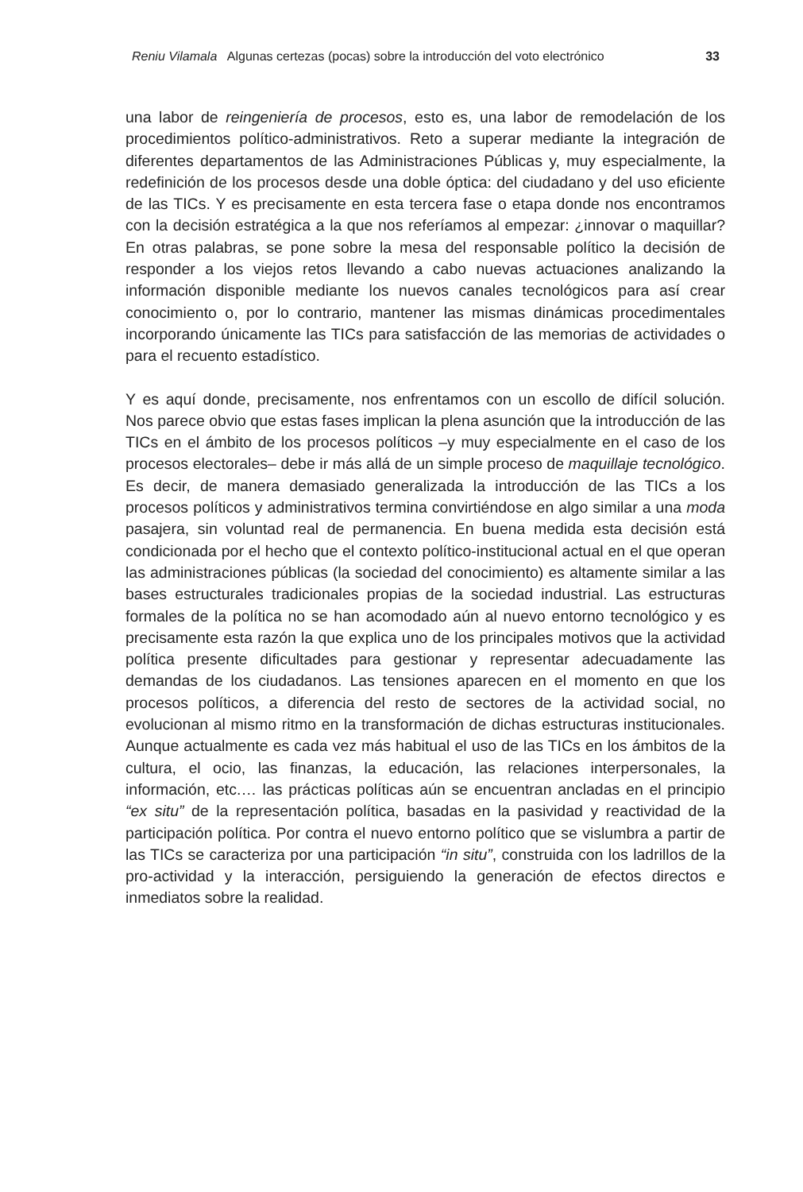Reniu Vilamala Algunas certezas (pocas) sobre la introducción del voto electrónico 33
una labor de reingeniería de procesos, esto es, una labor de remodelación de los procedimientos político-administrativos. Reto a superar mediante la integración de diferentes departamentos de las Administraciones Públicas y, muy especialmente, la redefinición de los procesos desde una doble óptica: del ciudadano y del uso eficiente de las TICs. Y es precisamente en esta tercera fase o etapa donde nos encontramos con la decisión estratégica a la que nos referíamos al empezar: ¿innovar o maquillar? En otras palabras, se pone sobre la mesa del responsable político la decisión de responder a los viejos retos llevando a cabo nuevas actuaciones analizando la información disponible mediante los nuevos canales tecnológicos para así crear conocimiento o, por lo contrario, mantener las mismas dinámicas procedimentales incorporando únicamente las TICs para satisfacción de las memorias de actividades o para el recuento estadístico.
Y es aquí donde, precisamente, nos enfrentamos con un escollo de difícil solución. Nos parece obvio que estas fases implican la plena asunción que la introducción de las TICs en el ámbito de los procesos políticos –y muy especialmente en el caso de los procesos electorales– debe ir más allá de un simple proceso de maquillaje tecnológico. Es decir, de manera demasiado generalizada la introducción de las TICs a los procesos políticos y administrativos termina convirtiéndose en algo similar a una moda pasajera, sin voluntad real de permanencia. En buena medida esta decisión está condicionada por el hecho que el contexto político-institucional actual en el que operan las administraciones públicas (la sociedad del conocimiento) es altamente similar a las bases estructurales tradicionales propias de la sociedad industrial. Las estructuras formales de la política no se han acomodado aún al nuevo entorno tecnológico y es precisamente esta razón la que explica uno de los principales motivos que la actividad política presente dificultades para gestionar y representar adecuadamente las demandas de los ciudadanos. Las tensiones aparecen en el momento en que los procesos políticos, a diferencia del resto de sectores de la actividad social, no evolucionan al mismo ritmo en la transformación de dichas estructuras institucionales. Aunque actualmente es cada vez más habitual el uso de las TICs en los ámbitos de la cultura, el ocio, las finanzas, la educación, las relaciones interpersonales, la información, etc.… las prácticas políticas aún se encuentran ancladas en el principio “ex situ” de la representación política, basadas en la pasividad y reactividad de la participación política. Por contra el nuevo entorno político que se vislumbra a partir de las TICs se caracteriza por una participación “in situ”, construida con los ladrillos de la pro-actividad y la interacción, persiguiendo la generación de efectos directos e inmediatos sobre la realidad.